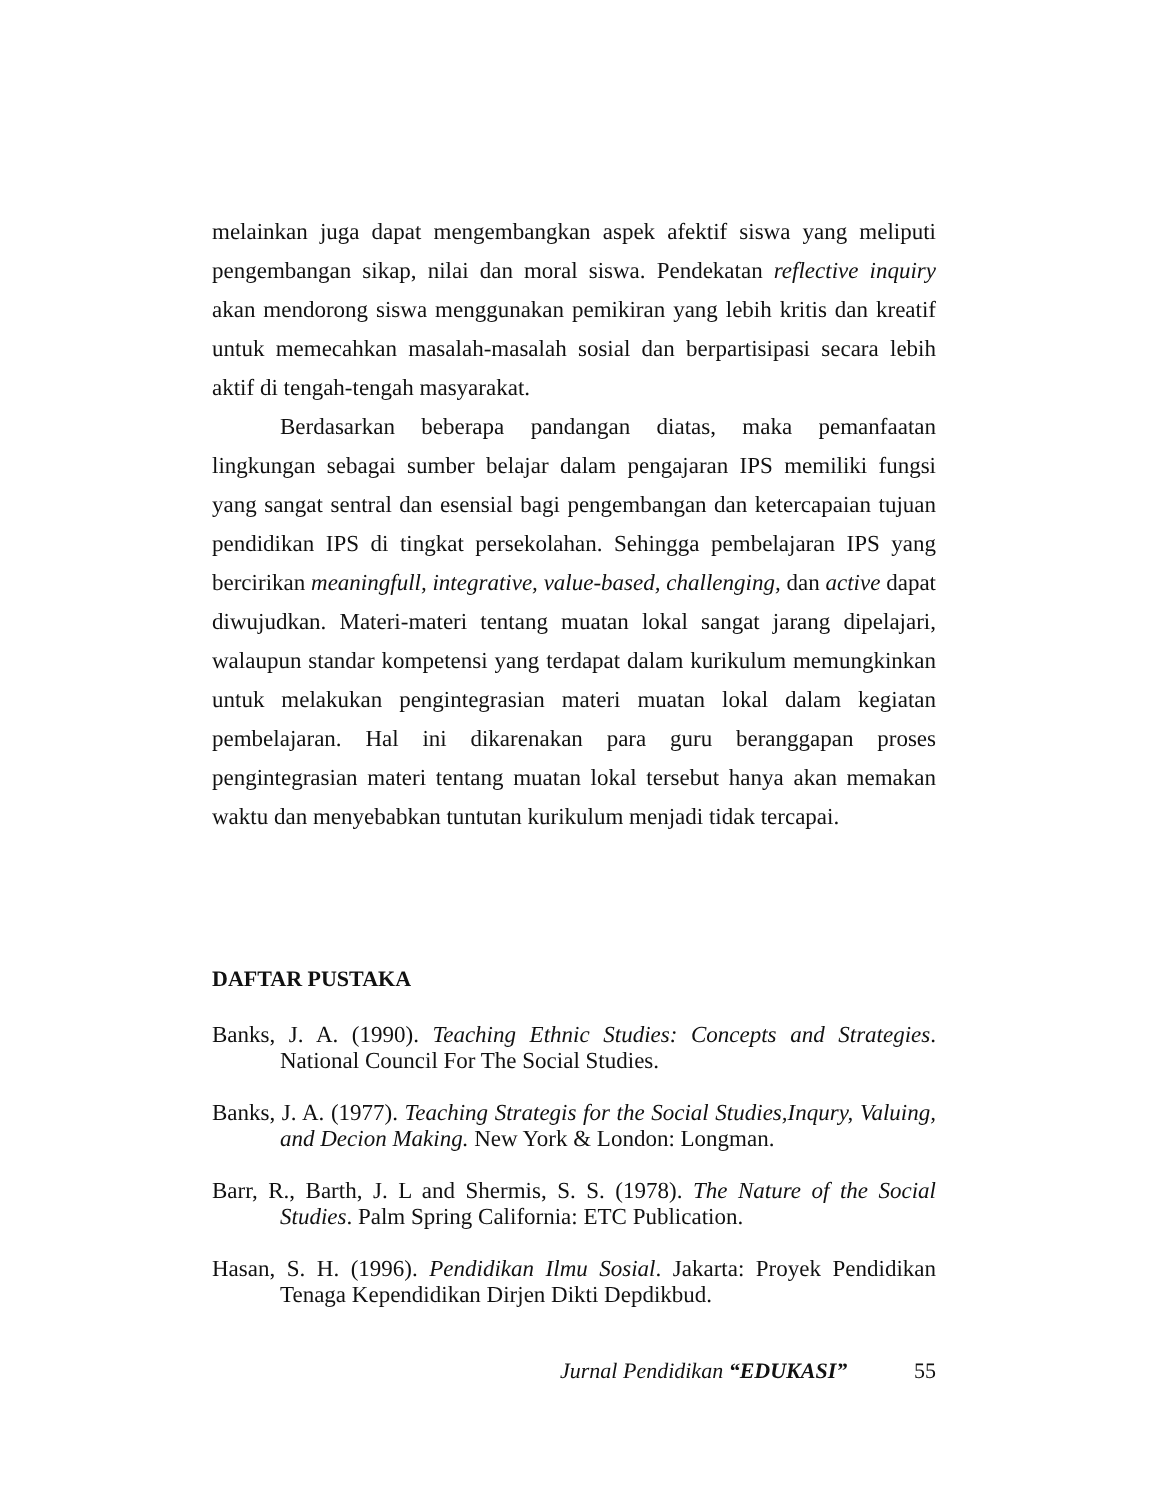melainkan juga dapat mengembangkan aspek afektif siswa yang meliputi pengembangan sikap, nilai dan moral siswa. Pendekatan reflective inquiry akan mendorong siswa menggunakan pemikiran yang lebih kritis dan kreatif untuk memecahkan masalah-masalah sosial dan berpartisipasi secara lebih aktif di tengah-tengah masyarakat.
Berdasarkan beberapa pandangan diatas, maka pemanfaatan lingkungan sebagai sumber belajar dalam pengajaran IPS memiliki fungsi yang sangat sentral dan esensial bagi pengembangan dan ketercapaian tujuan pendidikan IPS di tingkat persekolahan. Sehingga pembelajaran IPS yang bercirikan meaningfull, integrative, value-based, challenging, dan active dapat diwujudkan. Materi-materi tentang muatan lokal sangat jarang dipelajari, walaupun standar kompetensi yang terdapat dalam kurikulum memungkinkan untuk melakukan pengintegrasian materi muatan lokal dalam kegiatan pembelajaran. Hal ini dikarenakan para guru beranggapan proses pengintegrasian materi tentang muatan lokal tersebut hanya akan memakan waktu dan menyebabkan tuntutan kurikulum menjadi tidak tercapai.
DAFTAR PUSTAKA
Banks, J. A. (1990). Teaching Ethnic Studies: Concepts and Strategies. National Council For The Social Studies.
Banks, J. A. (1977). Teaching Strategis for the Social Studies,Inqury, Valuing, and Decion Making. New York & London: Longman.
Barr, R., Barth, J. L and Shermis, S. S. (1978). The Nature of the Social Studies. Palm Spring California: ETC Publication.
Hasan, S. H. (1996). Pendidikan Ilmu Sosial. Jakarta: Proyek Pendidikan Tenaga Kependidikan Dirjen Dikti Depdikbud.
Jurnal Pendidikan “EDUKASI” 55